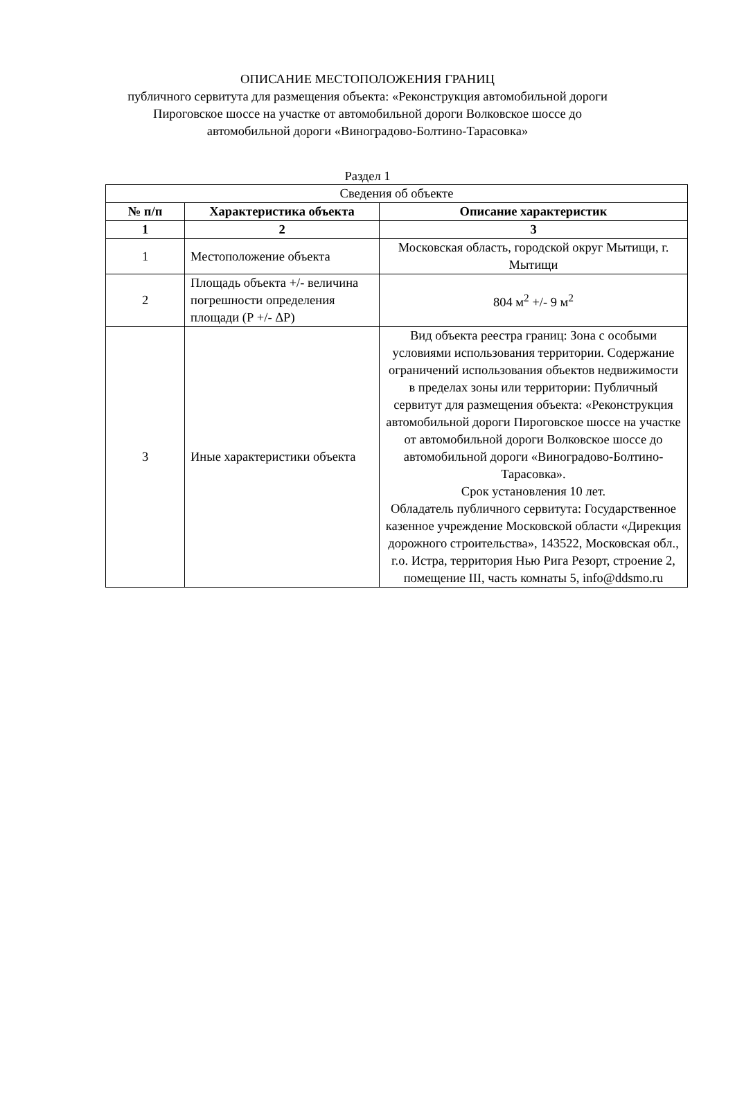ОПИСАНИЕ МЕСТОПОЛОЖЕНИЯ ГРАНИЦ
публичного сервитута для размещения объекта: «Реконструкция автомобильной дороги
Пироговское шоссе на участке от автомобильной дороги Волковское шоссе до
автомобильной дороги «Виноградово-Болтино-Тарасовка»
Раздел 1
| Сведения об объекте | | |
| № п/п | Характеристика объекта | Описание характеристик |
| 1 | 2 | 3 |
| 1 | Местоположение объекта | Московская область, городской округ Мытищи, г. Мытищи |
| 2 | Площадь объекта +/- величина погрешности определения площади (Р +/- ΔР) | 804 м<sup>2</sup> +/- 9 м<sup>2</sup> |
| 3 | Иные характеристики объекта | Вид объекта реестра границ: Зона с особыми условиями использования территории. Содержание ограничений использования объектов недвижимости в пределах зоны или территории: Публичный сервитут для размещения объекта: «Реконструкция автомобильной дороги Пироговское шоссе на участке от автомобильной дороги Волковское шоссе до автомобильной дороги «Виноградово-Болтино-Тарасовка». Срок установления 10 лет. Обладатель публичного сервитута: Государственное казенное учреждение Московской области «Дирекция дорожного строительства», 143522, Московская обл., г.о. Истра, территория Нью Рига Резорт, строение 2, помещение III, часть комнаты 5, info@ddsmo.ru |